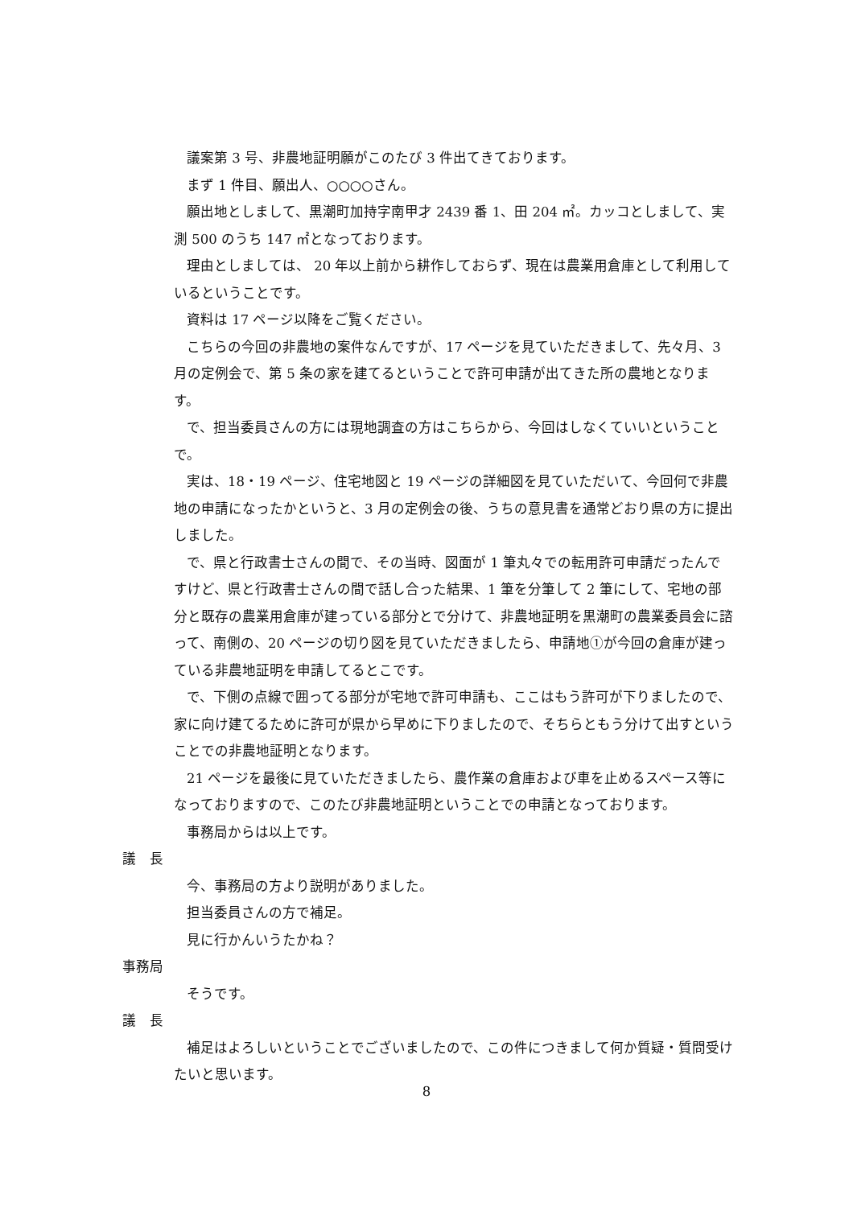議案第 3 号、非農地証明願がこのたび 3 件出てきております。
まず 1 件目、願出人、○○○○さん。
願出地としまして、黒潮町加持字南甲才 2439 番 1、田 204 ㎡。カッコとしまして、実測 500 のうち 147 ㎡となっております。
理由としましては、 20 年以上前から耕作しておらず、現在は農業用倉庫として利用しているということです。
資料は 17 ページ以降をご覧ください。
こちらの今回の非農地の案件なんですが、17 ページを見ていただきまして、先々月、3 月の定例会で、第 5 条の家を建てるということで許可申請が出てきた所の農地となります。
で、担当委員さんの方には現地調査の方はこちらから、今回はしなくていいということで。
実は、18・19 ページ、住宅地図と 19 ページの詳細図を見ていただいて、今回何で非農地の申請になったかというと、3 月の定例会の後、うちの意見書を通常どおり県の方に提出しました。
で、県と行政書士さんの間で、その当時、図面が 1 筆丸々での転用許可申請だったんですけど、県と行政書士さんの間で話し合った結果、1 筆を分筆して 2 筆にして、宅地の部分と既存の農業用倉庫が建っている部分とで分けて、非農地証明を黒潮町の農業委員会に諮って、南側の、20 ページの切り図を見ていただきましたら、申請地①が今回の倉庫が建っている非農地証明を申請してるとこです。
で、下側の点線で囲ってる部分が宅地で許可申請も、ここはもう許可が下りましたので、家に向け建てるために許可が県から早めに下りましたので、そちらともう分けて出すということでの非農地証明となります。
21 ページを最後に見ていただきましたら、農作業の倉庫および車を止めるスペース等になっておりますので、このたび非農地証明ということでの申請となっております。
事務局からは以上です。
議　長
今、事務局の方より説明がありました。
担当委員さんの方で補足。
見に行かんいうたかね？
事務局
そうです。
議　長
補足はよろしいということでございましたので、この件につきまして何か質疑・質問受けたいと思います。
8